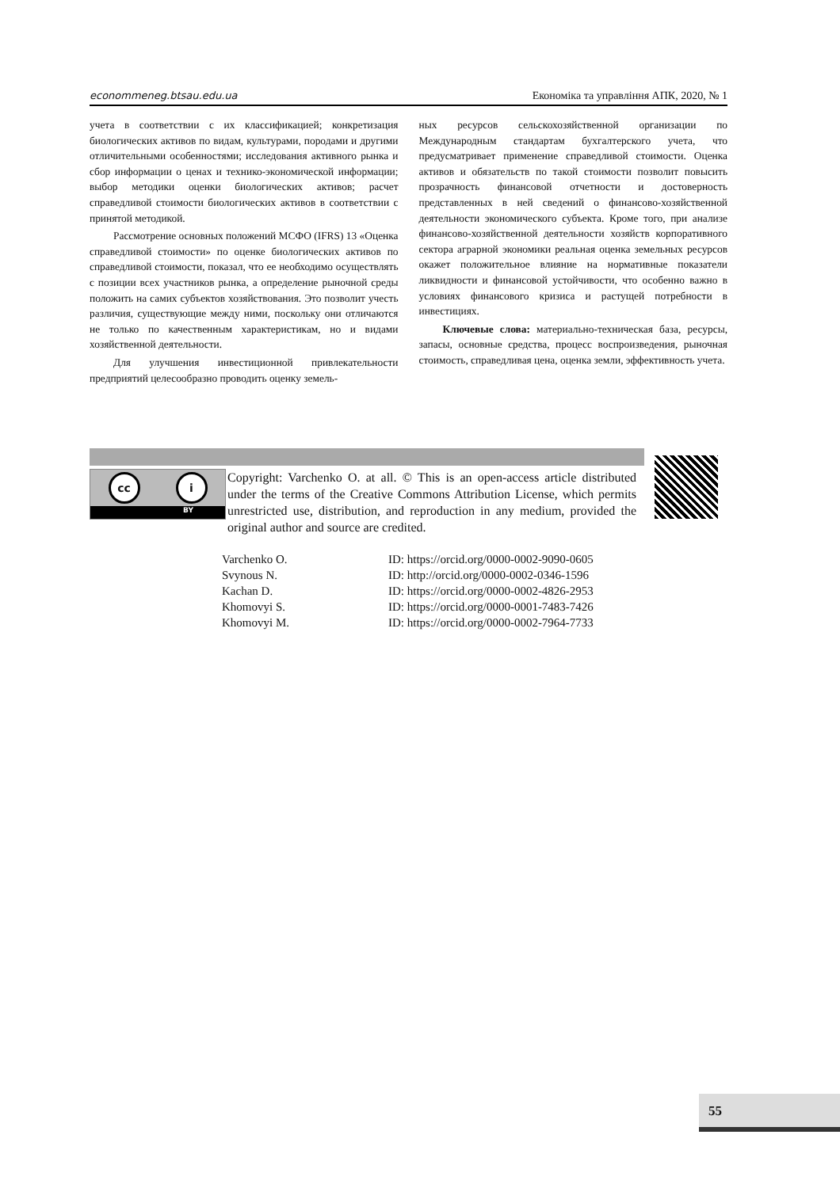econommeneg.btsau.edu.ua Економіка та управління АПК, 2020, № 1
учета в соответствии с их классификацией; конкретизация биологических активов по видам, культурами, породами и другими отличительными особенностями; исследования активного рынка и сбор информации о ценах и технико-экономической информации; выбор методики оценки биологических активов; расчет справедливой стоимости биологических активов в соответствии с принятой методикой.
Рассмотрение основных положений МСФО (IFRS) 13 «Оценка справедливой стоимости» по оценке биологических активов по справедливой стоимости, показал, что ее необходимо осуществлять с позиции всех участников рынка, а определение рыночной среды положить на самих субъектов хозяйствования. Это позволит учесть различия, существующие между ними, поскольку они отличаются не только по качественным характеристикам, но и видами хозяйственной деятельности.
Для улучшения инвестиционной привлекательности предприятий целесообразно проводить оценку земель-
ных ресурсов сельскохозяйственной организации по Международным стандартам бухгалтерского учета, что предусматривает применение справедливой стоимости. Оценка активов и обязательств по такой стоимости позволит повысить прозрачность финансовой отчетности и достоверность представленных в ней сведений о финансово-хозяйственной деятельности экономического субъекта. Кроме того, при анализе финансово-хозяйственной деятельности хозяйств корпоративного сектора аграрной экономики реальная оценка земельных ресурсов окажет положительное влияние на нормативные показатели ликвидности и финансовой устойчивости, что особенно важно в условиях финансового кризиса и растущей потребности в инвестициях.
Ключевые слова: материально-техническая база, ресурсы, запасы, основные средства, процесс воспроизведения, рыночная стоимость, справедливая цена, оценка земли, эффективность учета.
cc i
BY
Copyright: Varchenko O. at all. © This is an open-access article distributed under the terms of the Creative Commons Attribution License, which permits unrestricted use, distribution, and reproduction in any medium, provided the original author and source are credited.
| Varchenko O. | ID: https://orcid.org/0000-0002-9090-0605 |
| Svynous N. | ID: http://orcid.org/0000-0002-0346-1596 |
| Kachan D. | ID: https://orcid.org/0000-0002-4826-2953 |
| Khomovyi S. | ID: https://orcid.org/0000-0001-7483-7426 |
| Khomovyi M. | ID: https://orcid.org/0000-0002-7964-7733 |
55